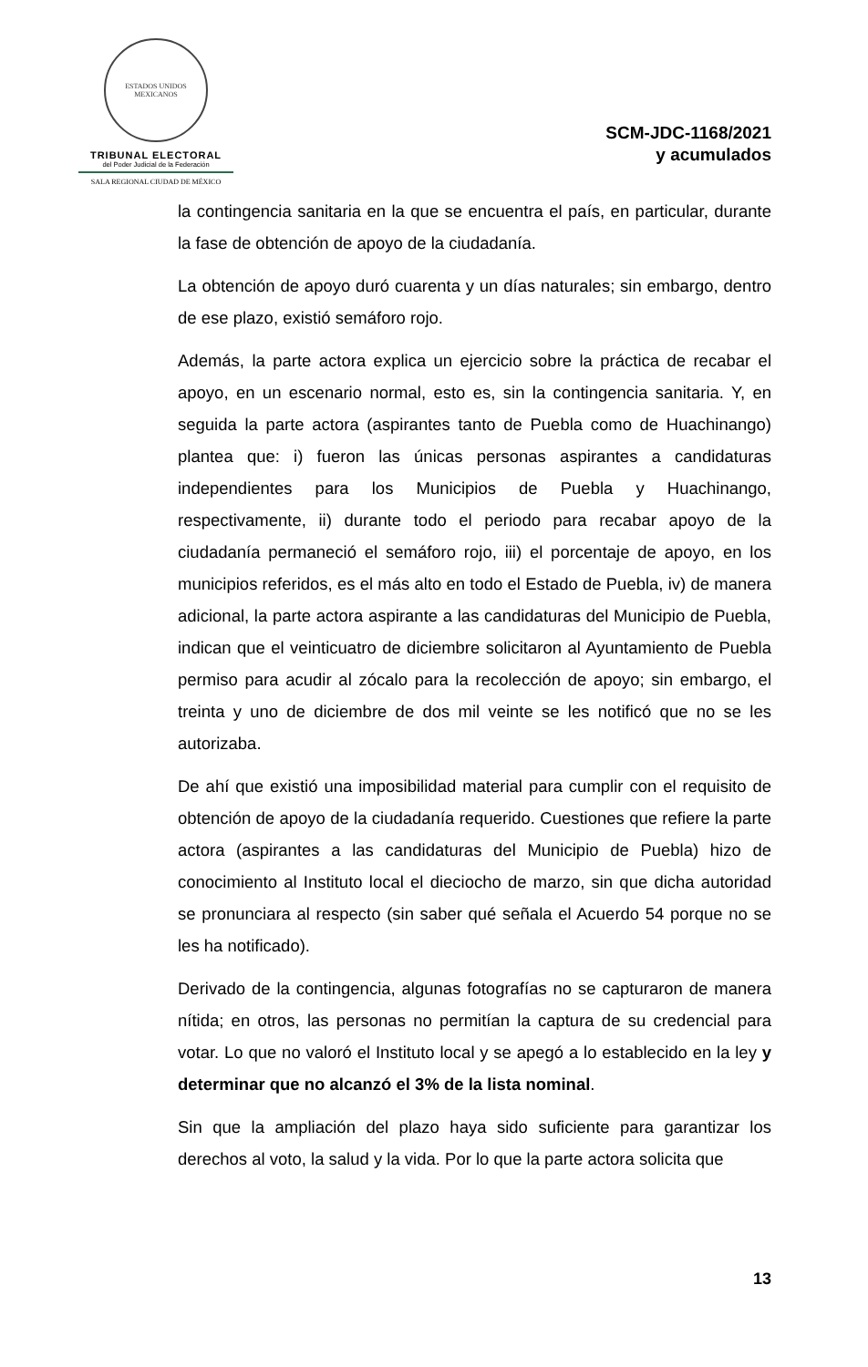ESTADOS UNIDOS MEXICANOS
TRIBUNAL ELECTORAL
del Poder Judicial de la Federación
SALA REGIONAL CIUDAD DE MÉXICO
SCM-JDC-1168/2021
y acumulados
la contingencia sanitaria en la que se encuentra el país, en particular, durante la fase de obtención de apoyo de la ciudadanía.
La obtención de apoyo duró cuarenta y un días naturales; sin embargo, dentro de ese plazo, existió semáforo rojo.
Además, la parte actora explica un ejercicio sobre la práctica de recabar el apoyo, en un escenario normal, esto es, sin la contingencia sanitaria. Y, en seguida la parte actora (aspirantes tanto de Puebla como de Huachinango) plantea que: i) fueron las únicas personas aspirantes a candidaturas independientes para los Municipios de Puebla y Huachinango, respectivamente, ii) durante todo el periodo para recabar apoyo de la ciudadanía permaneció el semáforo rojo, iii) el porcentaje de apoyo, en los municipios referidos, es el más alto en todo el Estado de Puebla, iv) de manera adicional, la parte actora aspirante a las candidaturas del Municipio de Puebla, indican que el veinticuatro de diciembre solicitaron al Ayuntamiento de Puebla permiso para acudir al zócalo para la recolección de apoyo; sin embargo, el treinta y uno de diciembre de dos mil veinte se les notificó que no se les autorizaba.
De ahí que existió una imposibilidad material para cumplir con el requisito de obtención de apoyo de la ciudadanía requerido. Cuestiones que refiere la parte actora (aspirantes a las candidaturas del Municipio de Puebla) hizo de conocimiento al Instituto local el dieciocho de marzo, sin que dicha autoridad se pronunciara al respecto (sin saber qué señala el Acuerdo 54 porque no se les ha notificado).
Derivado de la contingencia, algunas fotografías no se capturaron de manera nítida; en otros, las personas no permitían la captura de su credencial para votar. Lo que no valoró el Instituto local y se apegó a lo establecido en la ley y determinar que no alcanzó el 3% de la lista nominal.
Sin que la ampliación del plazo haya sido suficiente para garantizar los derechos al voto, la salud y la vida. Por lo que la parte actora solicita que
13